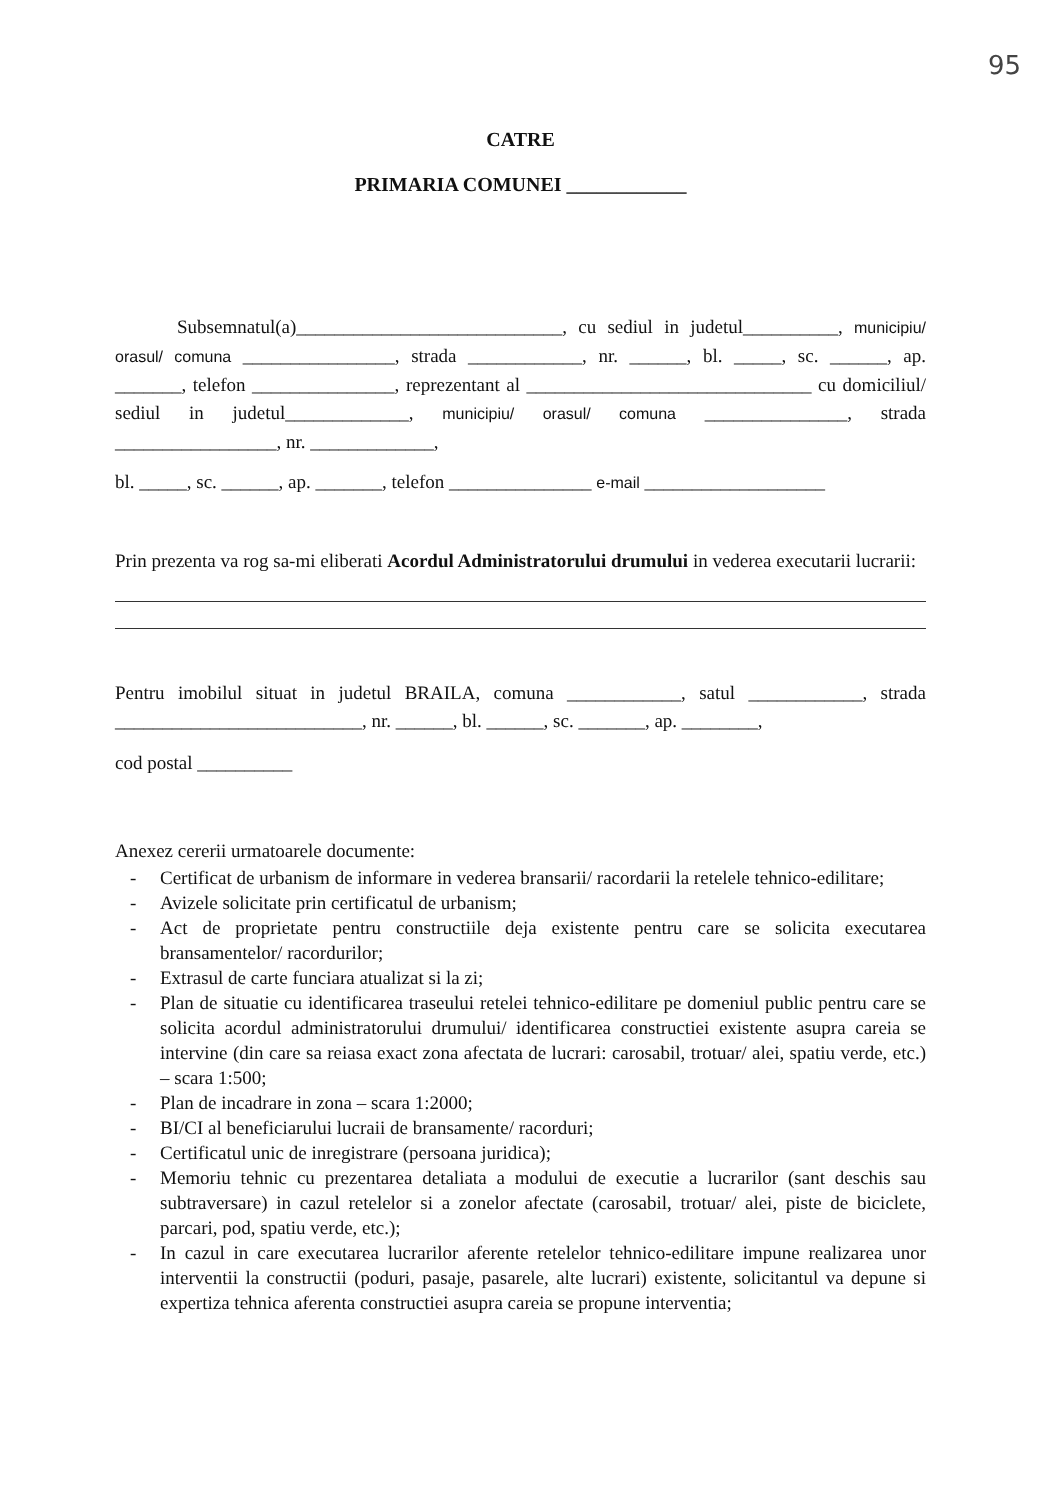95
CATRE
PRIMARIA COMUNEI ____________
Subsemnatul(a)____________________________, cu sediul in judetul__________, municipiu/ orasul/ comuna ________________, strada ____________, nr. ______, bl. _____, sc. ______, ap. _______, telefon _______________, reprezentant al ______________________________ cu domiciliul/ sediul in judetul_____________, municipiu/ orasul/ comuna _______________, strada _________________, nr. _____________,
bl. _____, sc. ______, ap. _______, telefon _______________ e-mail ___________________
Prin prezenta va rog sa-mi eliberati Acordul Administratorului drumului in vederea executarii lucrarii:
Pentru imobilul situat in judetul BRAILA, comuna ____________, satul ____________, strada __________________________, nr. ______, bl. ______, sc. _______, ap. ________,
cod postal __________
Anexez cererii urmatoarele documente:
- Certificat de urbanism de informare in vederea bransarii/ racordarii la retelele tehnico-edilitare;
- Avizele solicitate prin certificatul de urbanism;
- Act de proprietate pentru constructiile deja existente pentru care se solicita executarea bransamentelor/ racordurilor;
- Extrasul de carte funciara atualizat si la zi;
- Plan de situatie cu identificarea traseului retelei tehnico-edilitare pe domeniul public pentru care se solicita acordul administratorului drumului/ identificarea constructiei existente asupra careia se intervine (din care sa reiasa exact zona afectata de lucrari: carosabil, trotuar/ alei, spatiu verde, etc.) – scara 1:500;
- Plan de incadrare in zona – scara 1:2000;
- BI/CI al beneficiarului lucraii de bransamente/ racorduri;
- Certificatul unic de inregistrare (persoana juridica);
- Memoriu tehnic cu prezentarea detaliata a modului de executie a lucrarilor (sant deschis sau subtraversare) in cazul retelelor si a zonelor afectate (carosabil, trotuar/ alei, piste de biciclete, parcari, pod, spatiu verde, etc.);
- In cazul in care executarea lucrarilor aferente retelelor tehnico-edilitare impune realizarea unor interventii la constructii (poduri, pasaje, pasarele, alte lucrari) existente, solicitantul va depune si expertiza tehnica aferenta constructiei asupra careia se propune interventia;